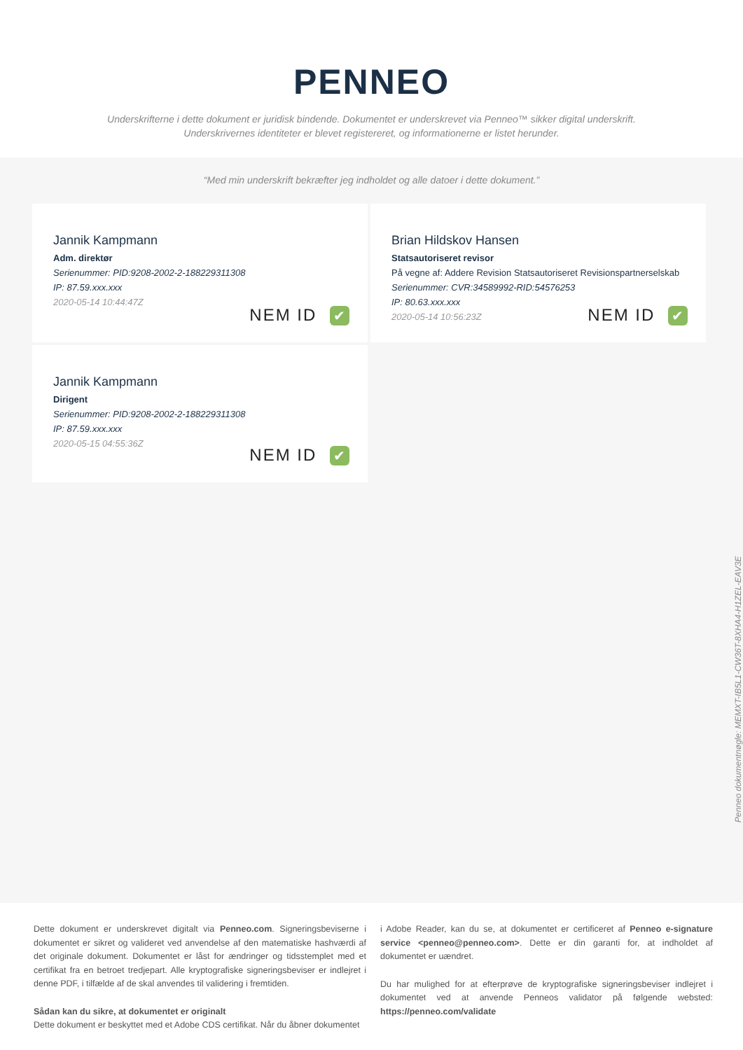PENNEO
Underskrifterne i dette dokument er juridisk bindende. Dokumentet er underskrevet via Penneo™ sikker digital underskrift.
Underskrivernes identiteter er blevet registereret, og informationerne er listet herunder.
“Med min underskrift bekræfter jeg indholdet og alle datoer i dette dokument.”
Jannik Kampmann
Adm. direktør
Serienummer: PID:9208-2002-2-188229311308
IP: 87.59.xxx.xxx
2020-05-14 10:44:47Z
NEM ID ✔
Brian Hildskov Hansen
Statsautoriseret revisor
På vegne af: Addere Revision Statsautoriseret Revisionspartnerselskab
Serienummer: CVR:34589992-RID:54576253
IP: 80.63.xxx.xxx
2020-05-14 10:56:23Z
NEM ID ✔
Jannik Kampmann
Dirigent
Serienummer: PID:9208-2002-2-188229311308
IP: 87.59.xxx.xxx
2020-05-15 04:55:36Z
NEM ID ✔
Penneo dokumentnøgle: MEMXT-IB5L1-CW36T-8XHA4-H1ZEL-EAV3E
Dette dokument er underskrevet digitalt via Penneo.com. Signeringsbeviserne i dokumentet er sikret og valideret ved anvendelse af den matematiske hashværdi af det originale dokument. Dokumentet er låst for ændringer og tidsstemplet med et certifikat fra en betroet tredjepart. Alle kryptografiske signeringsbeviser er indlejret i denne PDF, i tilfælde af de skal anvendes til validering i fremtiden.
Sådan kan du sikre, at dokumentet er originalt
Dette dokument er beskyttet med et Adobe CDS certifikat. Når du åbner dokumentet
i Adobe Reader, kan du se, at dokumentet er certificeret af Penneo e-signature service <penneo@penneo.com>. Dette er din garanti for, at indholdet af dokumentet er uændret.
Du har mulighed for at efterprøve de kryptografiske signeringsbeviser indlejret i dokumentet ved at anvende Penneos validator på følgende websted: https://penneo.com/validate